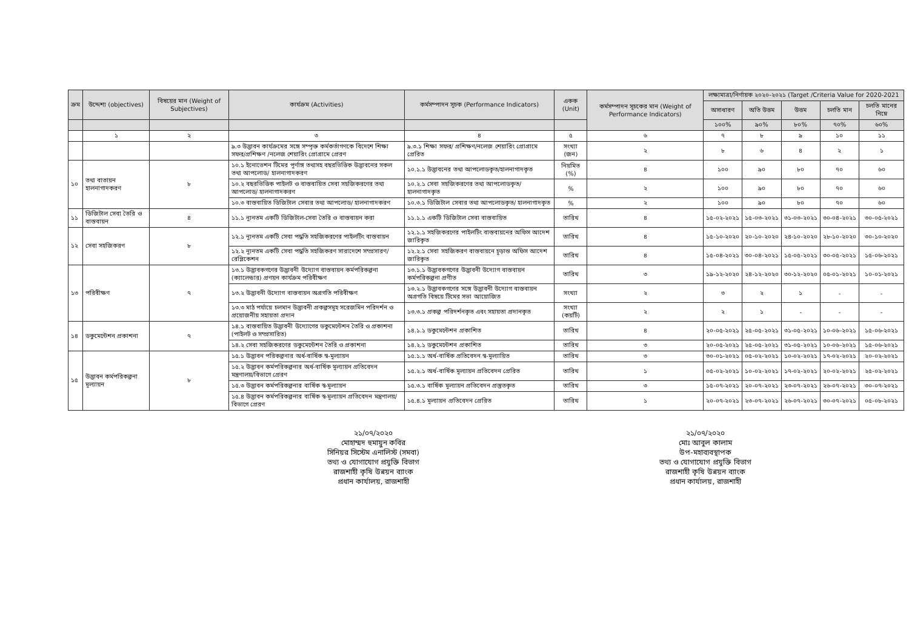| ক্রম | উদ্দেশ্য (objectives) | বিষয়ের মান (Weight of Subjectives) | কার্যক্রম (Activities) | কর্মসম্পাদন সূচক (Performance Indicators) | একক (Unit) | কর্মসম্পাদন সূচকের মান (Weight of Performance Indicators) | লক্ষ্যমাত্রা/নির্ণায়ক ২০২০-২০২১ (Target /Criteria Value for 2020-2021 | | | | |
| --- | --- | --- | --- | --- | --- | --- | --- | --- | --- | --- | --- |
| | | | | | | | অসাধারণ | অতি উত্তম | উত্তম | চলতি মান | চলতি মানের নিম্নে |
| | | | | | | | ১০০% | ৯০% | ৮০% | ৭০% | ৬০% |
| | ১ | ২ | ৩ | ৪ | ৫ | ৬ | ৭ | ৮ | ৯ | ১০ | ১১ |
| | | | ৯.৩ উদ্ভাবন কার্যক্রমের সঙ্গে সম্পৃক্ত কর্মকর্তাগণকে বিদেশে শিক্ষা সফর/প্রশিক্ষণ /নলেজ শেয়ারিং প্রোগ্রামে প্রেরণ | ৯.৩.১ শিক্ষা সফর/ প্রশিক্ষণ/নলেজ শেয়ারিং প্রোগ্রামে প্রেরিত | সংখ্যা (জন) | ২ | ৮ | ৬ | ৪ | ২ | ১ |
| ১০ | তথ্য বাতায়ন হালনাগাদকরণ | ৮ | ১০.১ ইনোভেশন টিমের পূর্ণাঙ্গ তথ্যসহ বছরভিত্তিক উদ্ভাবনের সকল তথ্য আপলোড/ হালনাগাদকরণ | ১০.১.১ উদ্ভাবনের তথ্য আপলোডকৃত/হালনাগাদকৃত | নিয়মিত (%) | ৪ | ১০০ | ৯০ | ৮০ | ৭০ | ৬০ |
| | | | ১০.২ বছরভিত্তিক পাইলট ও বাস্তবায়িত সেবা সহজিকরণের তথ্য আপলোড/ হালনাগাদকরণ | ১০.২.১ সেবা সহজিকরণের তথ্য আপলোডকৃত/ হালনাগাদকৃত | % | ২ | ১০০ | ৯০ | ৮০ | ৭০ | ৬০ |
| | | | ১০.৩ বাস্তবায়িত ডিজিটাল সেবার তথ্য আপলোড/ হালনাগাদকরণ | ১০.৩.১ ডিজিটাল সেবার তথ্য আপলোডকৃত/ হালনাগাদকৃত | % | ২ | ১০০ | ৯০ | ৮০ | ৭০ | ৬০ |
| ১১ | ডিজিটাল সেবা তৈরি ও বাস্তবায়ন | ৪ | ১১.১ ন্যূনতম একটি ডিজিটাল-সেবা তৈরি ও বাস্তবায়ন করা | ১১.১.১ একটি ডিজিটাল সেবা বাস্তবায়িত | তারিখ | ৪ | ১৫-০২-২০২১ | ১৫-০৩-২০২১ | ৩১-০৩-২০২১ | ৩০-০৪-২০২১ | ৩০-০৫-২০২১ |
| ১২ | সেবা সহজিকরণ | ৮ | ১২.১ ন্যূনতম একটি সেবা পদ্ধতি সহজিকরণের পাইলটিং বাস্তবায়ন | ১২.১.১ সহজিকরণের পাইলটিং বাস্তবায়নের অফিস আদেশ জারিকৃত | তারিখ | ৪ | ১৫-১০-২০২০ | ২০-১০-২০২০ | ২৪-১০-২০২০ | ২৮-১০-২০২০ | ৩০-১০-২০২০ |
| | | | ১২.২ ন্যূনতম একটি সেবা পদ্ধতি সহজিকরণ সারাদেশে সম্প্রসারণ/রেপ্লিকেশন | ১২.২.১ সেবা সহজিকরণ বাস্তবায়নে চূড়ান্ত অফিস আদেশ জারিকৃত | তারিখ | ৪ | ১৫-০৪-২০২১ | ৩০-০৪-২০২১ | ১৫-০৫-২০২১ | ৩০-০৫-২০২১ | ১৫-০৬-২০২১ |
| ১৩ | পরিবীক্ষণ | ৭ | ১৩.১ উদ্ভাবকগণের উদ্ভাবনী উদ্যোগ বাস্তবায়ন কর্মপরিকল্পনা (ক্যালেন্ডার) প্রণয়ন কার্যক্রম পরিবীক্ষণ | ১৩.১.১ উদ্ভাবকগণের উদ্ভাবনী উদ্যোগ বাস্তবায়ন কর্মপরিকল্পনা প্রণীত | তারিখ | ৩ | ১৯-১২-২০২০ | ২৪-১২-২০২০ | ৩০-১২-২০২০ | ০৫-০১-২০২১ | ১০-০১-২০২১ |
| | | | ১৩.২ উদ্ভাবনী উদ্যোগ বাস্তবায়ন অগ্রগতি পরিবীক্ষণ | ১৩.২.১ উদ্ভাবকগণের সঙ্গে উদ্ভাবনী উদ্যোগ বাস্তবায়ন অগ্রগতি বিষয়ে টিমের সভা আয়োজিত | সংখ্যা | ২ | ৩ | ২ | ১ | - | - |
| | | | ১৩.৩ মাঠ পর্যায়ে চলমান উদ্ভাবনী প্রকল্পসমূহ সরেজমিন পরিদর্শন ও প্রয়োজনীয় সহায়তা প্রদান | ১৩.৩.১ প্রকল্প পরিদর্শনকৃত এবং সহায়তা প্রদানকৃত | সংখ্যা (কয়টি) | ২ | ২ | ১ | - | - | - |
| ১৪ | ডকুমেন্টেশন প্রকাশনা | ৭ | ১৪.১ বাস্তবায়িত উদ্ভাবনী উদ্যোগের ডকুমেন্টেশন তৈরি ও প্রকাশনা (পাইলট ও সম্প্রসারিত) | ১৪.১.১ ডকুমেন্টেশন প্রকাশিত | তারিখ | ৪ | ২০-০৫-২০২১ | ২৫-০৫-২০২১ | ৩১-০৫-২০২১ | ১০-০৬-২০২১ | ১৫-০৬-২০২১ |
| | | | ১৪.২ সেবা সহজিকরণের ডকুমেন্টেশন তৈরি ও প্রকাশনা | ১৪.২.১ ডকুমেন্টেশন প্রকাশিত | তারিখ | ৩ | ২০-০৫-২০২১ | ২৫-০৫-২০২১ | ৩১-০৫-২০২১ | ১০-০৬-২০২১ | ১৫-০৬-২০২১ |
| ১৫ | উদ্ভাবন কর্মপরিকল্পনা মূল্যায়ন | ৮ | ১৫.১ উদ্ভাবন পরিকল্পনার অর্ধ-বার্ষিক স্ব-মূল্যায়ন | ১৫.১.১ অর্ধ-বার্ষিক প্রতিবেদন স্ব-মূল্যায়িত | তারিখ | ৩ | ৩০-০১-২০২১ | ০৫-০২-২০২১ | ১০-০২-২০২১ | ১৭-০২-২০২১ | ২০-০২-২০২১ |
| | | | ১৫.২ উদ্ভাবন কর্মপরিকল্পনার অর্ধ-বার্ষিক মূল্যায়ন প্রতিবেদন মন্ত্রণালয়/বিভাগে প্রেরণ | ১৫.২.১ অর্ধ-বার্ষিক মূল্যায়ন প্রতিবেদন প্রেরিত | তারিখ | ১ | ০৫-০২-২০২১ | ১০-০২-২০২১ | ১৭-০২-২০২১ | ২০-০২-২০২১ | ২৫-০২-২০২১ |
| | | | ১৫.৩ উদ্ভাবন কর্মপরিকল্পনার বার্ষিক স্ব-মূল্যায়ন | ১৫.৩.১ বার্ষিক মূল্যায়ন প্রতিবেদন প্রস্তুতকৃত | তারিখ | ৩ | ১৫-০৭-২০২১ | ২০-০৭-২০২১ | ২৩-০৭-২০২১ | ২৬-০৭-২০২১ | ৩০-০৭-২০২১ |
| | | | ১৫.৪ উদ্ভাবন কর্মপরিকল্পনার বার্ষিক স্ব-মূল্যায়ন প্রতিবেদন মন্ত্রণালয়/বিভাগে প্রেরণ | ১৫.৪.১ মূল্যায়ন প্রতিবেদন প্রেরিত | তারিখ | ১ | ২০-০৭-২০২১ | ২৩-০৭-২০২১ | ২৬-০৭-২০২১ | ৩০-০৭-২০২১ | ০৫-০৮-২০২১ |
২১/০৭/২০২০
মোহাম্মদ হুমায়ুন কবির
সিনিয়র সিস্টেম এনালিস্ট (সমবা)
তথ্য ও যোগাযোগ প্রযুক্তি বিভাগ
রাজশাহী কৃষি উন্নয়ন ব্যাংক
প্রধান কার্যালয়, রাজশাহী
২১/০৭/২০২০
মোঃ আবুল কালাম
উপ-মহাব্যবস্থাপক
তথ্য ও যোগাযোগ প্রযুক্তি বিভাগ
রাজশাহী কৃষি উন্নয়ন ব্যাংক
প্রধান কার্যালয়, রাজশাহী